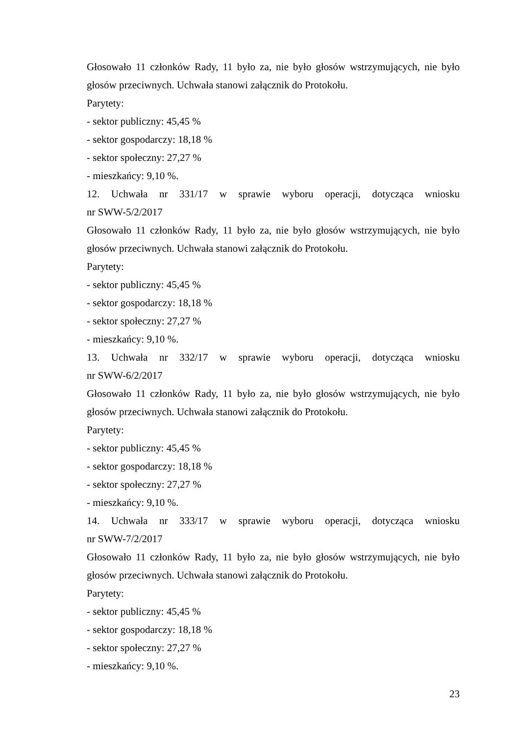Głosowało 11 członków Rady, 11 było za, nie było głosów wstrzymujących, nie było głosów przeciwnych. Uchwała stanowi załącznik do Protokołu.
Parytety:
- sektor publiczny: 45,45 %
- sektor gospodarczy: 18,18 %
- sektor społeczny: 27,27 %
- mieszkańcy: 9,10 %.
12. Uchwała nr 331/17 w sprawie wyboru operacji, dotycząca wniosku
nr SWW-5/2/2017
Głosowało 11 członków Rady, 11 było za, nie było głosów wstrzymujących, nie było głosów przeciwnych. Uchwała stanowi załącznik do Protokołu.
Parytety:
- sektor publiczny: 45,45 %
- sektor gospodarczy: 18,18 %
- sektor społeczny: 27,27 %
- mieszkańcy: 9,10 %.
13. Uchwała nr 332/17 w sprawie wyboru operacji, dotycząca wniosku
nr SWW-6/2/2017
Głosowało 11 członków Rady, 11 było za, nie było głosów wstrzymujących, nie było głosów przeciwnych. Uchwała stanowi załącznik do Protokołu.
Parytety:
- sektor publiczny: 45,45 %
- sektor gospodarczy: 18,18 %
- sektor społeczny: 27,27 %
- mieszkańcy: 9,10 %.
14. Uchwała nr 333/17 w sprawie wyboru operacji, dotycząca wniosku
nr SWW-7/2/2017
Głosowało 11 członków Rady, 11 było za, nie było głosów wstrzymujących, nie było głosów przeciwnych. Uchwała stanowi załącznik do Protokołu.
Parytety:
- sektor publiczny: 45,45 %
- sektor gospodarczy: 18,18 %
- sektor społeczny: 27,27 %
- mieszkańcy: 9,10 %.
23